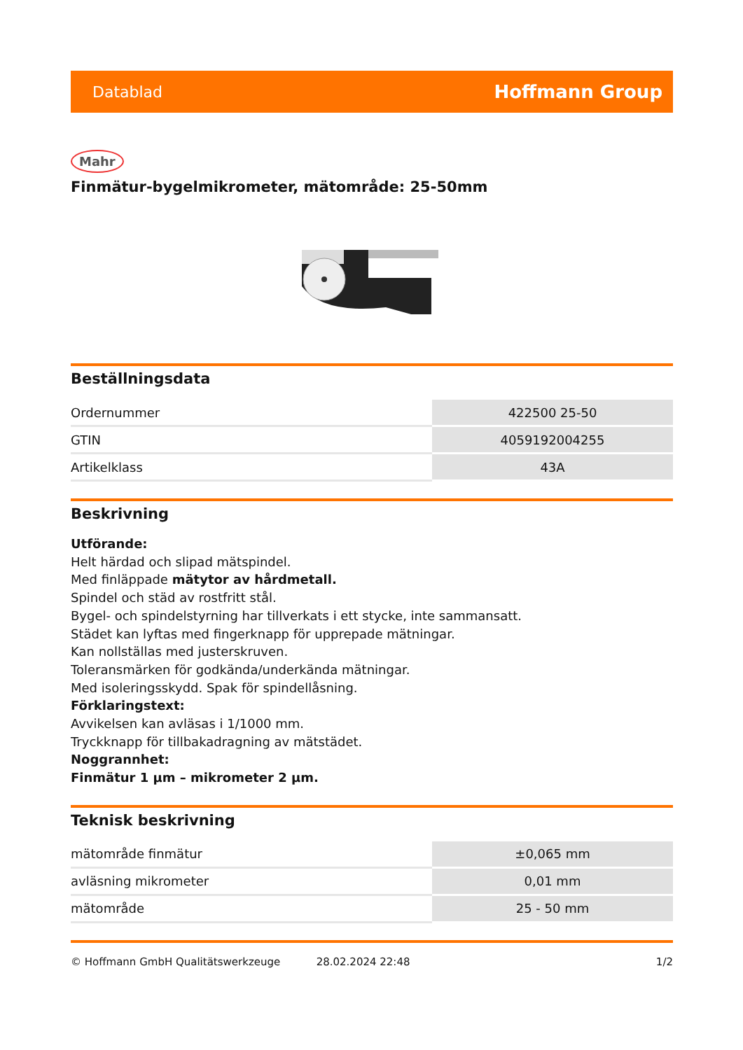Datablad Hoffmann Group
Mahr
Finmätur-bygelmikrometer, mätområde: 25-50mm
Beställningsdata
| Ordernummer | 422500 25-50 |
| GTIN | 4059192004255 |
| Artikelklass | 43A |
Beskrivning
Utförande:
Helt härdad och slipad mätspindel.
Med finläppade mätytor av hårdmetall.
Spindel och städ av rostfritt stål.
Bygel- och spindelstyrning har tillverkats i ett stycke, inte sammansatt.
Städet kan lyftas med fingerknapp för upprepade mätningar.
Kan nollställas med justerskruven.
Toleransmärken för godkända/underkända mätningar.
Med isoleringsskydd. Spak för spindellåsning.
Förklaringstext:
Avvikelsen kan avläsas i 1/1000 mm.
Tryckknapp för tillbakadragning av mätstädet.
Noggrannhet:
Finmätur 1 µm – mikrometer 2 µm.
Teknisk beskrivning
| mätområde finmätur | ±0,065 mm |
| avläsning mikrometer | 0,01 mm |
| mätområde | 25 - 50 mm |
© Hoffmann GmbH Qualitätswerkzeuge 28.02.2024 22:48 1/2